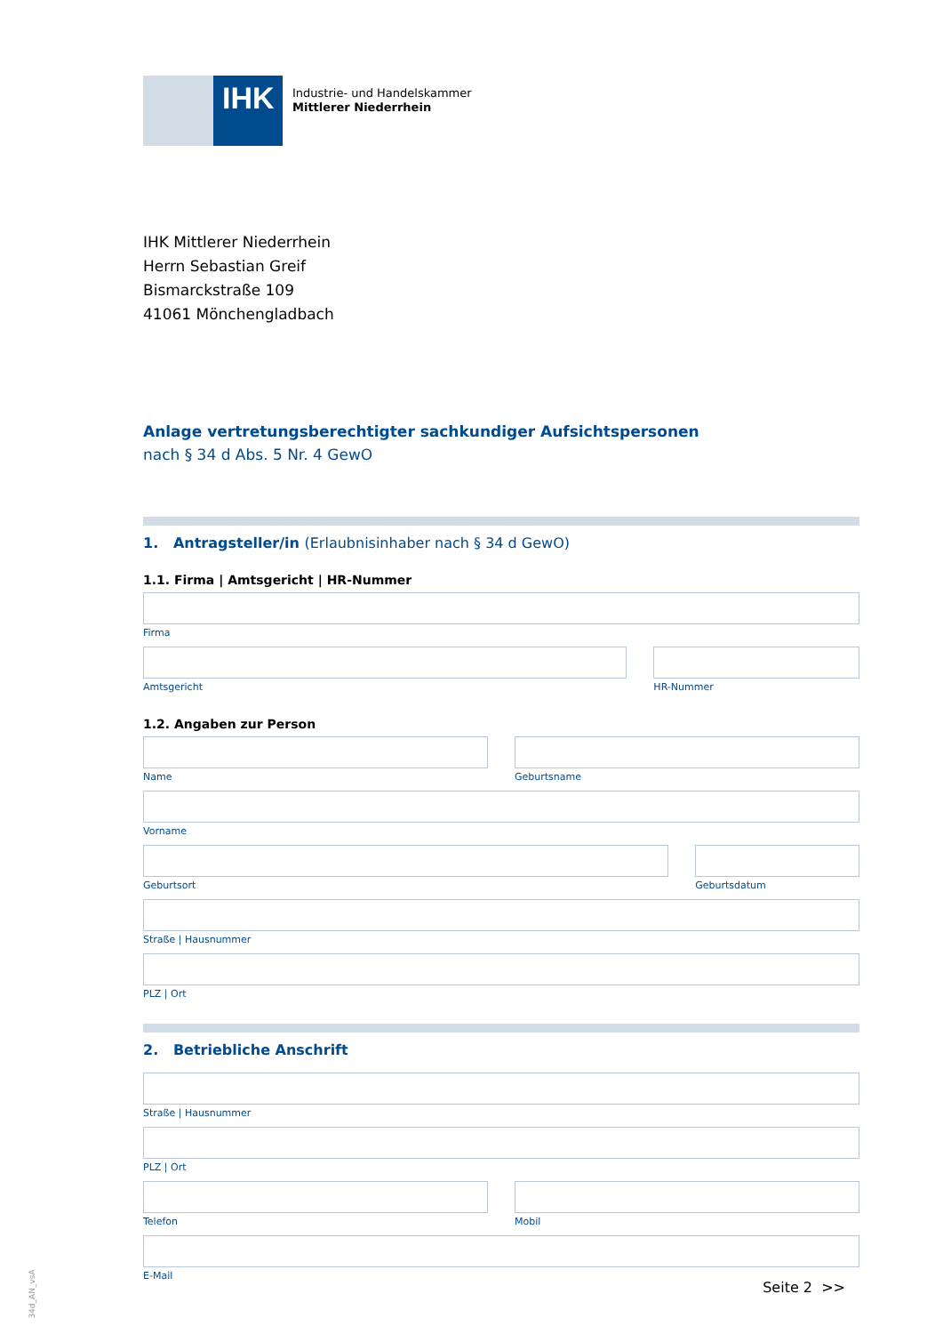IHK
Industrie- und Handelskammer
Mittlerer Niederrhein
IHK Mittlerer Niederrhein
Herrn Sebastian Greif
Bismarckstraße 109
41061 Mönchengladbach
Anlage vertretungsberechtigter sachkundiger Aufsichtspersonen
nach § 34 d Abs. 5 Nr. 4 GewO
1. Antragsteller/in (Erlaubnisinhaber nach § 34 d GewO)
1.1. Firma | Amtsgericht | HR-Nummer
Firma
Amtsgericht HR-Nummer
1.2. Angaben zur Person
Name Geburtsname
Vorname
Geburtsort Geburtsdatum
Straße | Hausnummer
PLZ | Ort
2. Betriebliche Anschrift
Straße | Hausnummer
PLZ | Ort
Telefon Mobil
E-Mail
Seite 2 >> 34d_AN_vsA